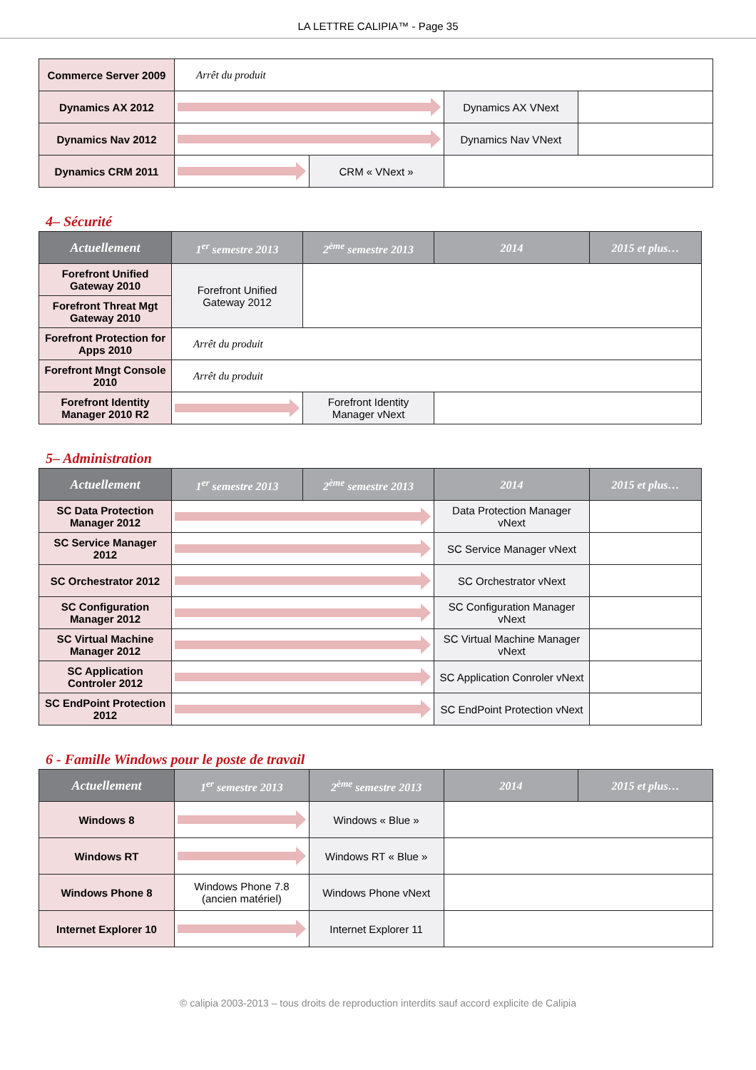LA LETTRE CALIPIA™ - Page 35
| Commerce Server 2009 | Arrêt du produit | | | |
| Dynamics AX 2012 | | | Dynamics AX VNext | |
| Dynamics Nav 2012 | | | Dynamics Nav VNext | |
| Dynamics CRM 2011 | | CRM « VNext » | | |
4– Sécurité
| Actuellement | 1<sup>er</sup> semestre 2013 | 2<sup>ème</sup> semestre 2013 | 2014 | 2015 et plus… |
| --- | --- | --- | --- | --- |
| Forefront Unified Gateway 2010 | Forefront Unified Gateway 2012 | | | |
| Forefront Threat Mgt Gateway 2010 | | | | |
| Forefront Protection for Apps 2010 | Arrêt du produit | | | |
| Forefront Mngt Console 2010 | Arrêt du produit | | | |
| Forefront Identity Manager 2010 R2 | | Forefront Identity Manager vNext | | |
5– Administration
| Actuellement | 1<sup>er</sup> semestre 2013 | 2<sup>ème</sup> semestre 2013 | 2014 | 2015 et plus… |
| --- | --- | --- | --- | --- |
| SC Data Protection Manager 2012 | | | Data Protection Manager vNext | |
| SC Service Manager 2012 | | | SC Service Manager vNext | |
| SC Orchestrator 2012 | | | SC Orchestrator vNext | |
| SC Configuration Manager 2012 | | | SC Configuration Manager vNext | |
| SC Virtual Machine Manager 2012 | | | SC Virtual Machine Manager vNext | |
| SC Application Controler 2012 | | | SC Application Conroler vNext | |
| SC EndPoint Protection 2012 | | | SC EndPoint Protection vNext | |
6 - Famille Windows pour le poste de travail
| Actuellement | 1<sup>er</sup> semestre 2013 | 2<sup>ème</sup> semestre 2013 | 2014 | 2015 et plus… |
| --- | --- | --- | --- | --- |
| Windows 8 | | Windows « Blue » | | |
| Windows RT | | Windows RT « Blue » | | |
| Windows Phone 8 | Windows Phone 7.8 (ancien matériel) | Windows Phone vNext | | |
| Internet Explorer 10 | | Internet Explorer 11 | | |
© calipia 2003-2013 – tous droits de reproduction interdits sauf accord explicite de Calipia